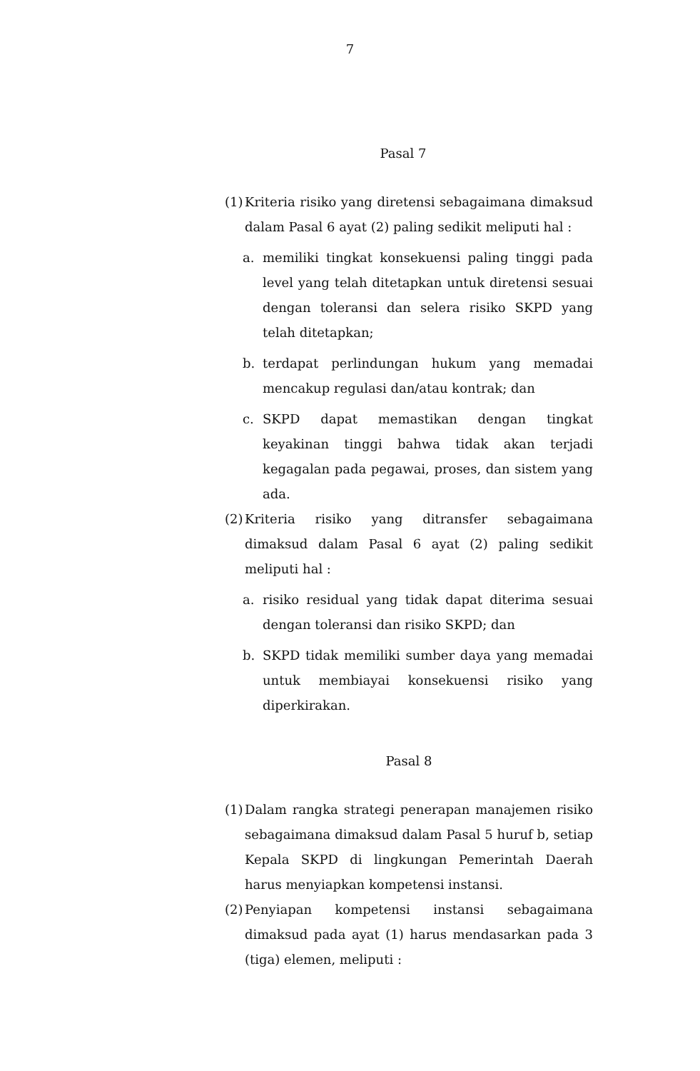7
Pasal 7
(1)
Kriteria risiko yang diretensi sebagaimana dimaksud dalam Pasal 6 ayat (2) paling sedikit meliputi hal :
a. memiliki tingkat konsekuensi paling tinggi pada level yang telah ditetapkan untuk diretensi sesuai dengan toleransi dan selera risiko SKPD yang telah ditetapkan;
b. terdapat perlindungan hukum yang memadai mencakup regulasi dan/atau kontrak; dan
c. SKPD dapat memastikan dengan tingkat keyakinan tinggi bahwa tidak akan terjadi kegagalan pada pegawai, proses, dan sistem yang ada.
(2)
Kriteria risiko yang ditransfer sebagaimana dimaksud dalam Pasal 6 ayat (2) paling sedikit meliputi hal :
a. risiko residual yang tidak dapat diterima sesuai dengan toleransi dan risiko SKPD; dan
b. SKPD tidak memiliki sumber daya yang memadai untuk membiayai konsekuensi risiko yang diperkirakan.
Pasal 8
(1)
Dalam rangka strategi penerapan manajemen risiko sebagaimana dimaksud dalam Pasal 5 huruf b, setiap Kepala SKPD di lingkungan Pemerintah Daerah harus menyiapkan kompetensi instansi.
(2)
Penyiapan kompetensi instansi sebagaimana dimaksud pada ayat (1) harus mendasarkan pada 3 (tiga) elemen, meliputi :